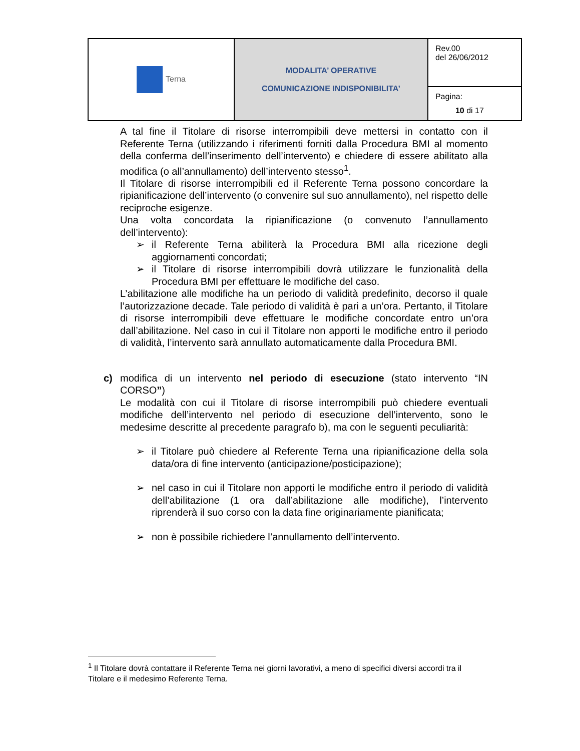| Terna | MODALITA’ OPERATIVE COMUNICAZIONE INDISPONIBILITA’ | Rev.00 del 26/06/2012 |
| | | Pagina: 10 di 17 |
A tal fine il Titolare di risorse interrompibili deve mettersi in contatto con il Referente Terna (utilizzando i riferimenti forniti dalla Procedura BMI al momento della conferma dell’inserimento dell’intervento) e chiedere di essere abilitato alla modifica (o all’annullamento) dell’intervento stesso<sup>1</sup>.
Il Titolare di risorse interrompibili ed il Referente Terna possono concordare la ripianificazione dell’intervento (o convenire sul suo annullamento), nel rispetto delle reciproche esigenze.
Una volta concordata la ripianificazione (o convenuto l’annullamento dell’intervento):
➢ il Referente Terna abiliterà la Procedura BMI alla ricezione degli aggiornamenti concordati;
➢ il Titolare di risorse interrompibili dovrà utilizzare le funzionalità della Procedura BMI per effettuare le modifiche del caso.
L’abilitazione alle modifiche ha un periodo di validità predefinito, decorso il quale l’autorizzazione decade. Tale periodo di validità è pari a un’ora. Pertanto, il Titolare di risorse interrompibili deve effettuare le modifiche concordate entro un’ora dall’abilitazione. Nel caso in cui il Titolare non apporti le modifiche entro il periodo di validità, l’intervento sarà annullato automaticamente dalla Procedura BMI.
c) modifica di un intervento nel periodo di esecuzione (stato intervento “IN CORSO”)
Le modalità con cui il Titolare di risorse interrompibili può chiedere eventuali modifiche dell’intervento nel periodo di esecuzione dell’intervento, sono le medesime descritte al precedente paragrafo b), ma con le seguenti peculiarità:
➢ il Titolare può chiedere al Referente Terna una ripianificazione della sola data/ora di fine intervento (anticipazione/posticipazione);
➢ nel caso in cui il Titolare non apporti le modifiche entro il periodo di validità dell’abilitazione (1 ora dall’abilitazione alle modifiche), l’intervento riprenderà il suo corso con la data fine originariamente pianificata;
➢ non è possibile richiedere l’annullamento dell’intervento.
<sup>1</sup> Il Titolare dovrà contattare il Referente Terna nei giorni lavorativi, a meno di specifici diversi accordi tra il Titolare e il medesimo Referente Terna.